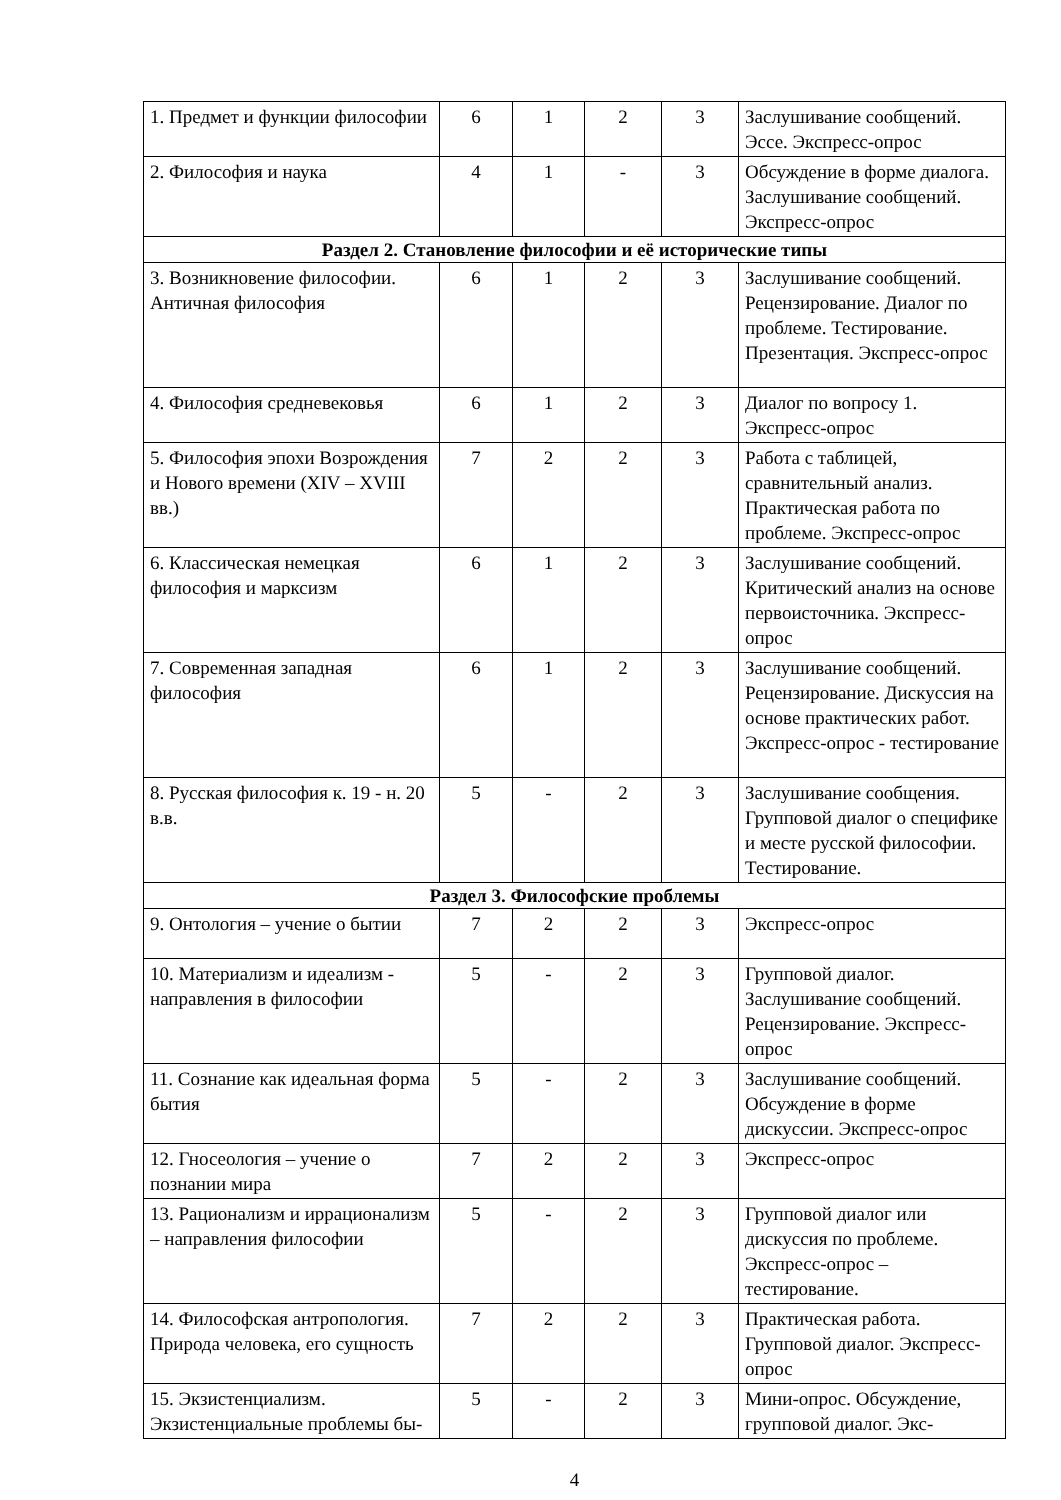| 1. Предмет и функции философии | 6 | 1 | 2 | 3 | Заслушивание сообщений. Эссе. Экспресс-опрос |
| 2. Философия и наука | 4 | 1 | - | 3 | Обсуждение в форме диалога. Заслушивание сообщений. Экспресс-опрос |
| Раздел 2. Становление философии и её исторические типы | | | | | |
| 3. Возникновение философии. Античная философия | 6 | 1 | 2 | 3 | Заслушивание сообщений. Рецензирование. Диалог по проблеме. Тестирование. Презентация. Экспресс-опрос |
| 4. Философия средневековья | 6 | 1 | 2 | 3 | Диалог по вопросу 1. Экспресс-опрос |
| 5. Философия эпохи Возрождения и Нового времени (XIV – XVIII вв.) | 7 | 2 | 2 | 3 | Работа с таблицей, сравнительный анализ. Практическая работа по проблеме. Экспресс-опрос |
| 6. Классическая немецкая философия и марксизм | 6 | 1 | 2 | 3 | Заслушивание сообщений. Критический анализ на основе первоисточника. Экспресс-опрос |
| 7. Современная западная философия | 6 | 1 | 2 | 3 | Заслушивание сообщений. Рецензирование. Дискуссия на основе практических работ. Экспресс-опрос - тестирование |
| 8. Русская философия к. 19 - н. 20 в.в. | 5 | - | 2 | 3 | Заслушивание сообщения. Групповой диалог о специфике и месте русской философии. Тестирование. |
| Раздел 3. Философские проблемы | | | | | |
| 9. Онтология – учение о бытии | 7 | 2 | 2 | 3 | Экспресс-опрос |
| 10. Материализм и идеализм - направления в философии | 5 | - | 2 | 3 | Групповой диалог. Заслушивание сообщений. Рецензирование. Экспресс-опрос |
| 11. Сознание как идеальная форма бытия | 5 | - | 2 | 3 | Заслушивание сообщений. Обсуждение в форме дискуссии. Экспресс-опрос |
| 12. Гносеология – учение о познании мира | 7 | 2 | 2 | 3 | Экспресс-опрос |
| 13. Рационализм и иррационализм – направления философии | 5 | - | 2 | 3 | Групповой диалог или дискуссия по проблеме. Экспресс-опрос – тестирование. |
| 14. Философская антропология. Природа человека, его сущность | 7 | 2 | 2 | 3 | Практическая работа. Групповой диалог. Экспресс-опрос |
| 15. Экзистенциализм. Экзистенциальные проблемы бы- | 5 | - | 2 | 3 | Мини-опрос. Обсуждение, групповой диалог. Экс- |
4